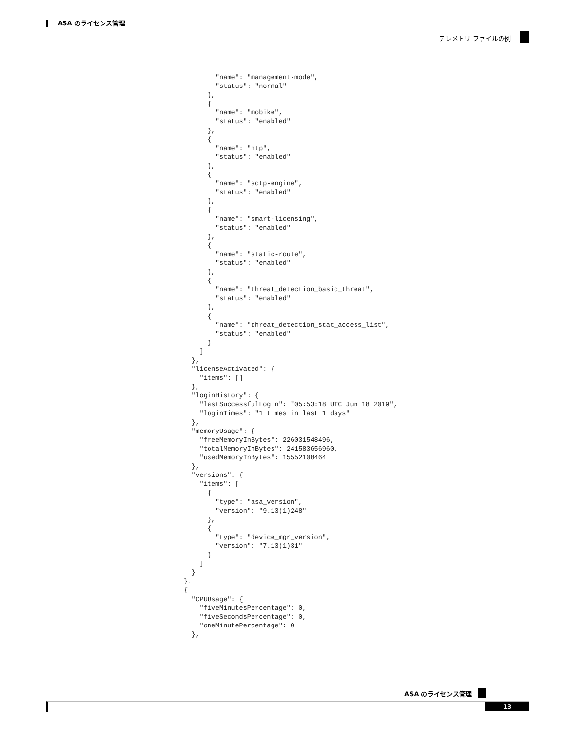ASA のライセンス管理
テレメトリ ファイルの例
          "name": "management-mode",
          "status": "normal"
        },
        {
          "name": "mobike",
          "status": "enabled"
        },
        {
          "name": "ntp",
          "status": "enabled"
        },
        {
          "name": "sctp-engine",
          "status": "enabled"
        },
        {
          "name": "smart-licensing",
          "status": "enabled"
        },
        {
          "name": "static-route",
          "status": "enabled"
        },
        {
          "name": "threat_detection_basic_threat",
          "status": "enabled"
        },
        {
          "name": "threat_detection_stat_access_list",
          "status": "enabled"
        }
      ]
    },
    "licenseActivated": {
      "items": []
    },
    "loginHistory": {
      "lastSuccessfulLogin": "05:53:18 UTC Jun 18 2019",
      "loginTimes": "1 times in last 1 days"
    },
    "memoryUsage": {
      "freeMemoryInBytes": 226031548496,
      "totalMemoryInBytes": 241583656960,
      "usedMemoryInBytes": 15552108464
    },
    "versions": {
      "items": [
        {
          "type": "asa_version",
          "version": "9.13(1)248"
        },
        {
          "type": "device_mgr_version",
          "version": "7.13(1)31"
        }
      ]
    }
  },
  {
    "CPUUsage": {
      "fiveMinutesPercentage": 0,
      "fiveSecondsPercentage": 0,
      "oneMinutePercentage": 0
    },
ASA のライセンス管理
13